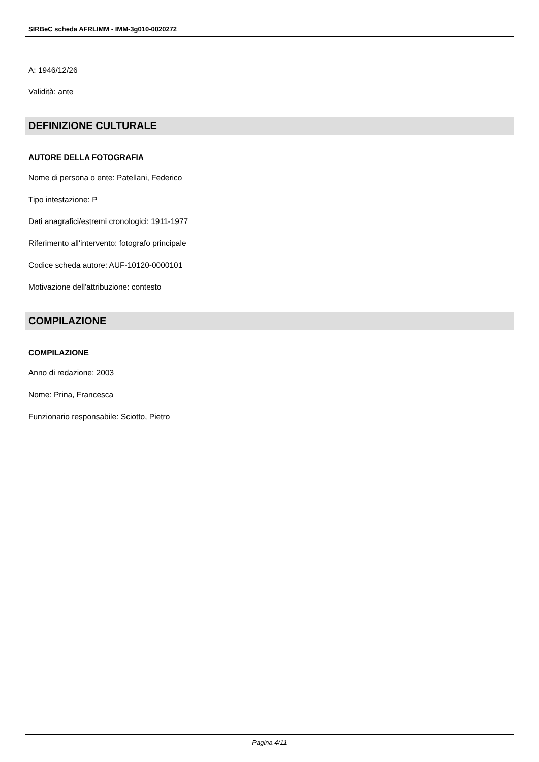SIRBeC scheda AFRLIMM - IMM-3g010-0020272
A: 1946/12/26
Validità: ante
DEFINIZIONE CULTURALE
AUTORE DELLA FOTOGRAFIA
Nome di persona o ente: Patellani, Federico
Tipo intestazione: P
Dati anagrafici/estremi cronologici: 1911-1977
Riferimento all'intervento: fotografo principale
Codice scheda autore: AUF-10120-0000101
Motivazione dell'attribuzione: contesto
COMPILAZIONE
COMPILAZIONE
Anno di redazione: 2003
Nome: Prina, Francesca
Funzionario responsabile: Sciotto, Pietro
Pagina 4/11